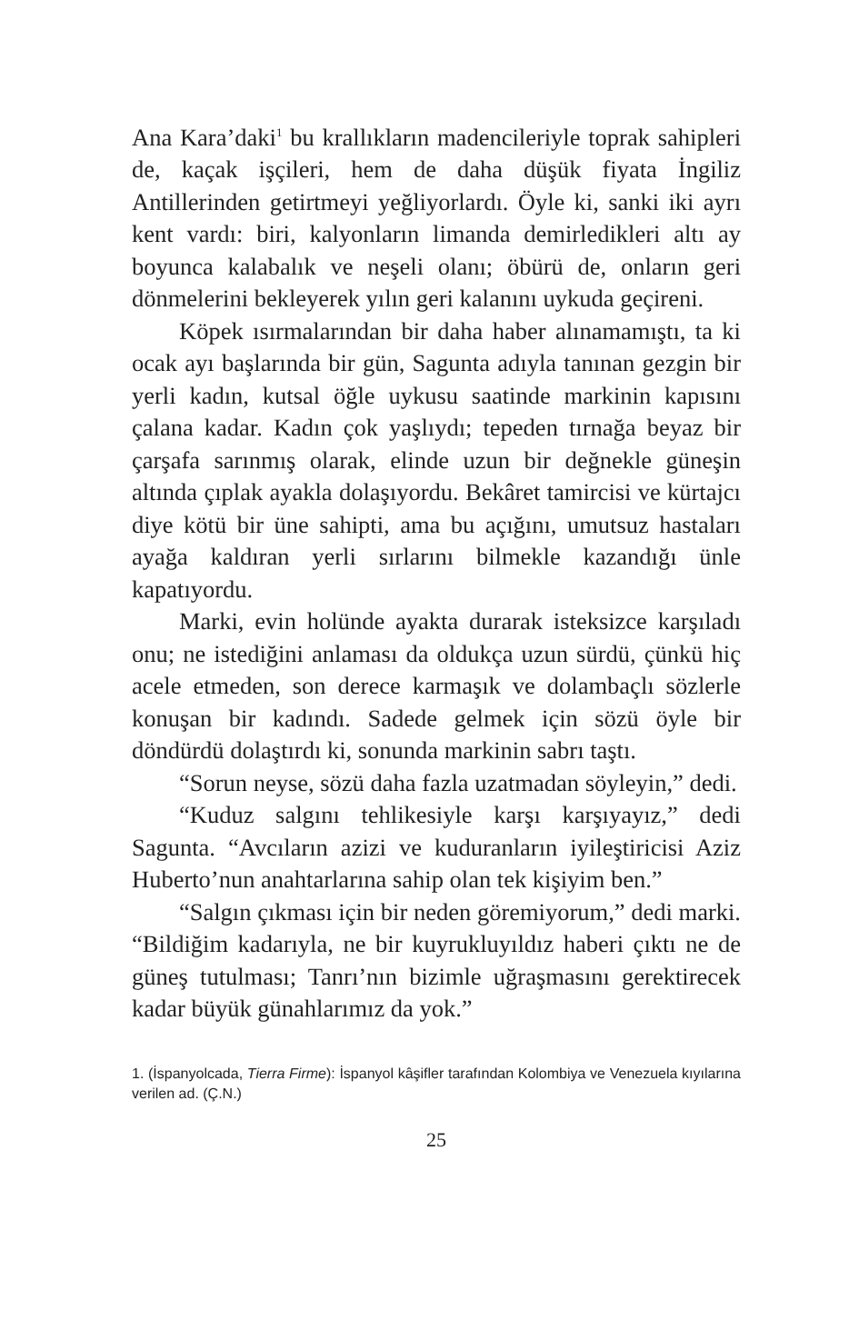Ana Kara’daki<sup>1</sup> bu krallıkların madencileriyle toprak sahipleri de, kaçak işçileri, hem de daha düşük fiyata İngiliz Antillerinden getirtmeyi yeğliyorlardı. Öyle ki, sanki iki ayrı kent vardı: biri, kalyonların limanda demirledikleri altı ay boyunca kalabalık ve neşeli olanı; öbürü de, onların geri dönmelerini bekleyerek yılın geri kalanını uykuda geçireni.
Köpek ısırmalarından bir daha haber alınamamıştı, ta ki ocak ayı başlarında bir gün, Sagunta adıyla tanınan gezgin bir yerli kadın, kutsal öğle uykusu saatinde markinin kapısını çalana kadar. Kadın çok yaşlıydı; tepeden tırnağa beyaz bir çarşafa sarınmış olarak, elinde uzun bir değnekle güneşin altında çıplak ayakla dolaşıyordu. Bekâret tamircisi ve kürtajcı diye kötü bir üne sahipti, ama bu açığını, umutsuz hastaları ayağa kaldıran yerli sırlarını bilmekle kazandığı ünle kapatıyordu.
Marki, evin holünde ayakta durarak isteksizce karşıladı onu; ne istediğini anlaması da oldukça uzun sürdü, çünkü hiç acele etmeden, son derece karmaşık ve dolambaçlı sözlerle konuşan bir kadındı. Sadede gelmek için sözü öyle bir döndürdü dolaştırdı ki, sonunda markinin sabrı taştı.
“Sorun neyse, sözü daha fazla uzatmadan söyleyin,” dedi.
“Kuduz salgını tehlikesiyle karşı karşıyayız,” dedi Sagunta. “Avcıların azizi ve kuduranların iyileştiricisi Aziz Huberto’nun anahtarlarına sahip olan tek kişiyim ben.”
“Salgın çıkması için bir neden göremiyorum,” dedi marki. “Bildiğim kadarıyla, ne bir kuyrukluyıldız haberi çıktı ne de güneş tutulması; Tanrı’nın bizimle uğraşmasını gerektirecek kadar büyük günahlarımız da yok.”
1. (İspanyolcada, Tierra Firme): İspanyol kâşifler tarafından Kolombiya ve Venezuela kıyılarına verilen ad. (Ç.N.)
25